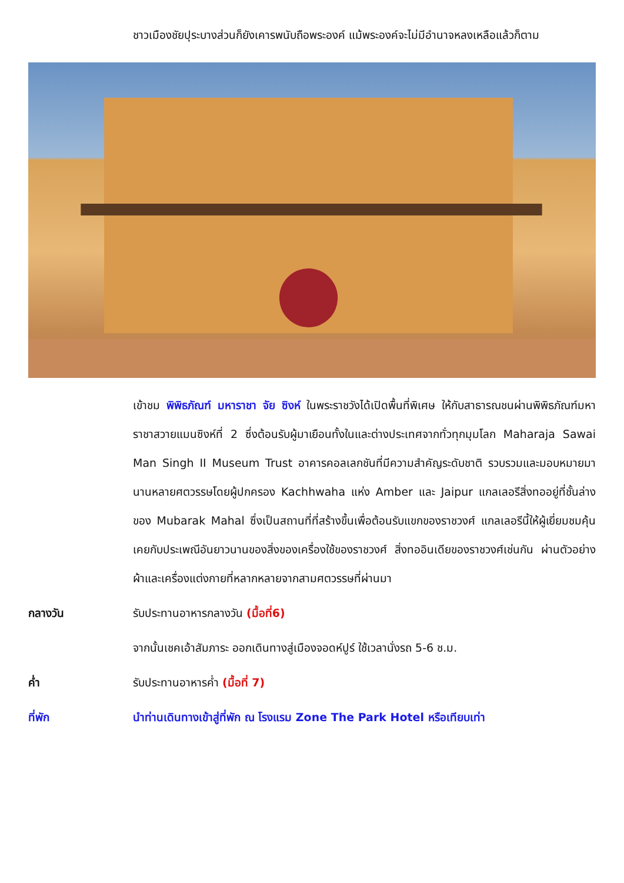ชาวเมืองชัยปุระบางส่วนก็ยังเคารพนับถือพระองค์ แม้พระองค์จะไม่มีอำนาจหลงเหลือแล้วก็ตาม
เข้าชม พิพิธภัณฑ์ มหาราชา จัย ซิงห์ ในพระราชวังได้เปิดพื้นที่พิเศษ ให้กับสาธารณชนผ่านพิพิธภัณฑ์มหาราชาสวายแมนซิงห์ที่ 2 ซึ่งต้อนรับผู้มาเยือนทั้งในและต่างประเทศจากทั่วทุกมุมโลก Maharaja Sawai Man Singh II Museum Trust อาคารคอลเลกชันที่มีความสำคัญระดับชาติ รวบรวมและมอบหมายมานานหลายศตวรรษโดยผู้ปกครอง Kachhwaha แห่ง Amber และ Jaipur แกลเลอรีสิ่งทออยู่ที่ชั้นล่างของ Mubarak Mahal ซึ่งเป็นสถานที่ที่สร้างขึ้นเพื่อต้อนรับแขกของราชวงศ์ แกลเลอรีนี้ให้ผู้เยี่ยมชมคุ้นเคยกับประเพณีอันยาวนานของสิ่งของเครื่องใช้ของราชวงศ์ สิ่งทออินเดียของราชวงศ์เช่นกัน ผ่านตัวอย่างผ้าและเครื่องแต่งกายที่หลากหลายจากสามศตวรรษที่ผ่านมา
กลางวัน รับประทานอาหารกลางวัน (มื้อที่6)
จากนั้นเชคเอ้าสัมภาระ ออกเดินทางสู่เมืองจอดห์ปูร์ ใช้เวลานั่งรถ 5-6 ช.ม.
ค่ำ รับประทานอาหารค่ำ (มื้อที่ 7)
ที่พัก นำท่านเดินทางเข้าสู่ที่พัก ณ โรงแรม Zone The Park Hotel หรือเทียบเท่า